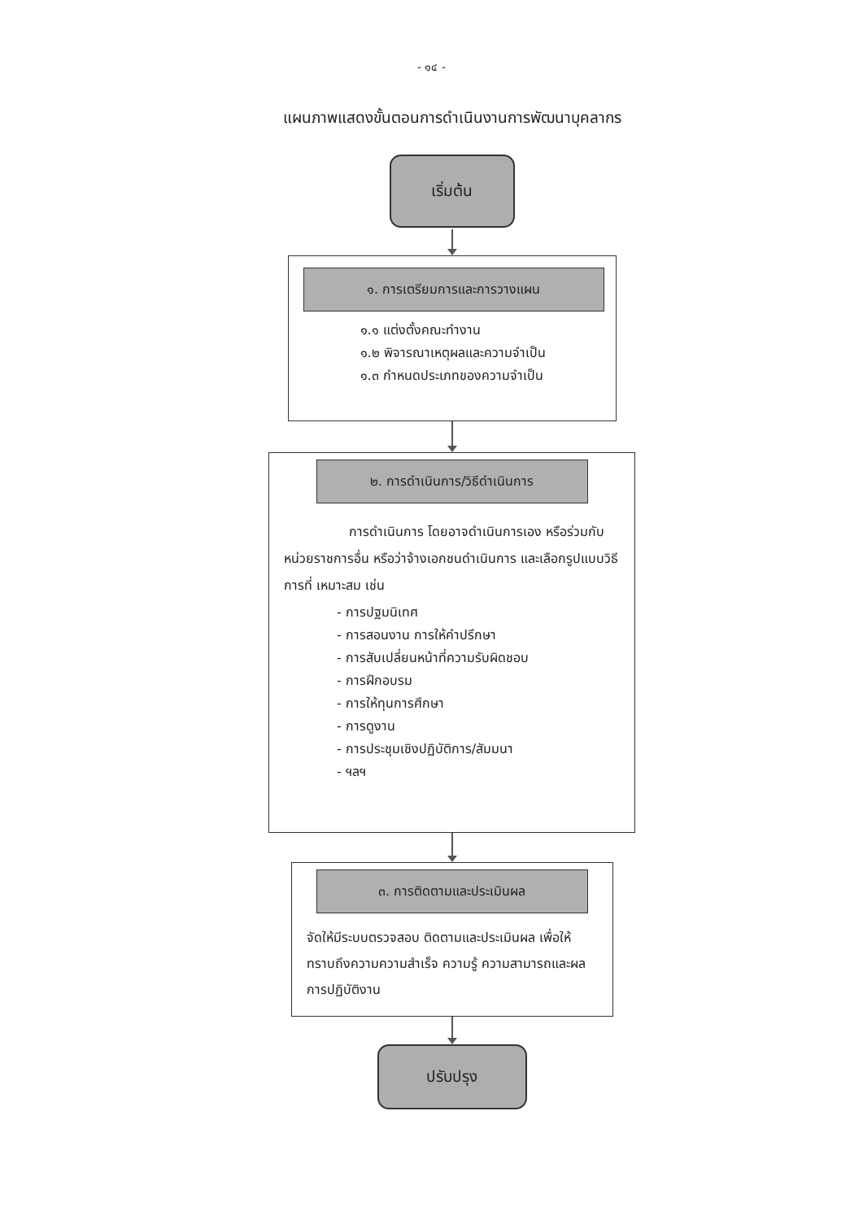- ๑๔ -
แผนภาพแสดงขั้นตอนการดำเนินงานการพัฒนาบุคลากร
เริ่มต้น
๑. การเตรียมการและการวางแผน
๑.๑ แต่งตั้งคณะทำงาน
๑.๒ พิจารณาเหตุผลและความจำเป็น
๑.๓ กำหนดประเภทของความจำเป็น
๒. การดำเนินการ/วิธีดำเนินการ
การดำเนินการ โดยอาจดำเนินการเอง หรือร่วมกับหน่วยราชการอื่น หรือว่าจ้างเอกชนดำเนินการ และเลือกรูปแบบวิธีการที่ เหมาะสม เช่น
- การปฐมนิเทศ
- การสอนงาน การให้คำปรึกษา
- การสับเปลี่ยนหน้าที่ความรับผิดชอบ
- การฝึกอบรม
- การให้ทุนการศึกษา
- การดูงาน
- การประชุมเชิงปฏิบัติการ/สัมมนา
- ฯลฯ
๓. การติดตามและประเมินผล
จัดให้มีระบบตรวจสอบ ติดตามและประเมินผล เพื่อให้ทราบถึงความความสำเร็จ ความรู้ ความสามารถและผลการปฏิบัติงาน
ปรับปรุง